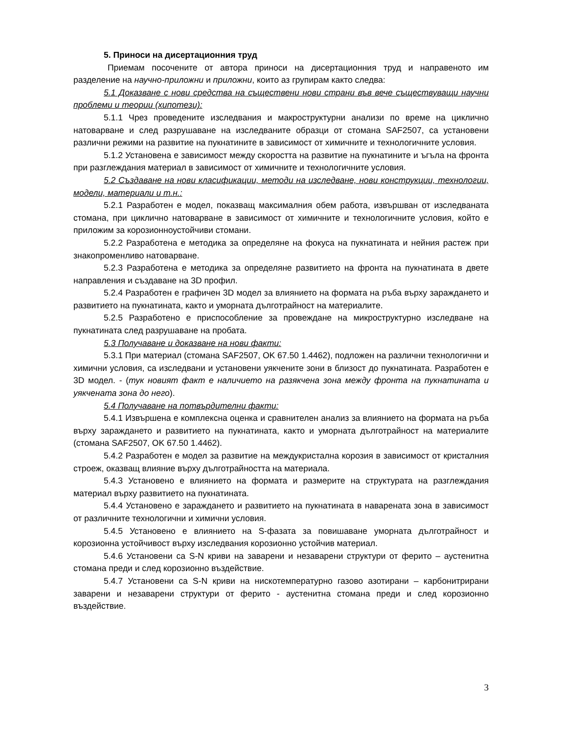5. Приноси на дисертационния труд
Приемам посочените от автора приноси на дисертационния труд и направеното им разделение на научно-приложни и приложни, които аз групирам както следва:
5.1 Доказване с нови средства на съществени нови страни във вече съществуващи научни проблеми и теории (хипотези):
5.1.1 Чрез проведените изследвания и макроструктурни анализи по време на циклично натоварване и след разрушаване на изследваните образци от стомана SAF2507, са установени различни режими на развитие на пукнатините в зависимост от химичните и технологичните условия.
5.1.2 Установена е зависимост между скоростта на развитие на пукнатините и ъгъла на фронта при разглеждания материал в зависимост от химичните и технологичните условия.
5.2 Създаване на нови класификации, методи на изследване, нови конструкции, технологии, модели, материали и т.н.:
5.2.1 Разработен е модел, показващ максималния обем работа, извършван от изследваната стомана, при циклично натоварване в зависимост от химичните и технологичните условия, който е приложим за корозионноустойчиви стомани.
5.2.2 Разработена е методика за определяне на фокуса на пукнатината и нейния растеж при знакопроменливо натоварване.
5.2.3 Разработена е методика за определяне развитието на фронта на пукнатината в двете направления и създаване на 3D профил.
5.2.4 Разработен е графичен 3D модел за влиянието на формата на ръба върху зараждането и развитието на пукнатината, както и уморната дълготрайност на материалите.
5.2.5 Разработено е приспособление за провеждане на микроструктурно изследване на пукнатината след разрушаване на пробата.
5.3 Получаване и доказване на нови факти:
5.3.1 При материал (стомана SAF2507, OK 67.50 1.4462), подложен на различни технологични и химични условия, са изследвани и установени уякчените зони в близост до пукнатината. Разработен е 3D модел. - (тук новият факт е наличието на разякчена зона между фронта на пукнатината и уякчената зона до него).
5.4 Получаване на потвърдителни факти:
5.4.1 Извършена е комплексна оценка и сравнителен анализ за влиянието на формата на ръба върху зараждането и развитието на пукнатината, както и уморната дълготрайност на материалите (стомана SAF2507, OK 67.50 1.4462).
5.4.2 Разработен е модел за развитие на междукристална корозия в зависимост от кристалния строеж, оказващ влияние върху дълготрайността на материала.
5.4.3 Установено е влиянието на формата и размерите на структурата на разглеждания материал върху развитието на пукнатината.
5.4.4 Установено е зараждането и развитието на пукнатината в наварената зона в зависимост от различните технологични и химични условия.
5.4.5 Установено е влиянието на S-фазата за повишаване уморната дълготрайност и корозионна устойчивост върху изследвания корозионно устойчив материал.
5.4.6 Установени са S-N криви на заварени и незаварени структури от ферито – аустенитна стомана преди и след корозионно въздействие.
5.4.7 Установени са S-N криви на нискотемпературно газово азотирани – карбонитрирани заварени и незаварени структури от ферито - аустенитна стомана преди и след корозионно въздействие.
3